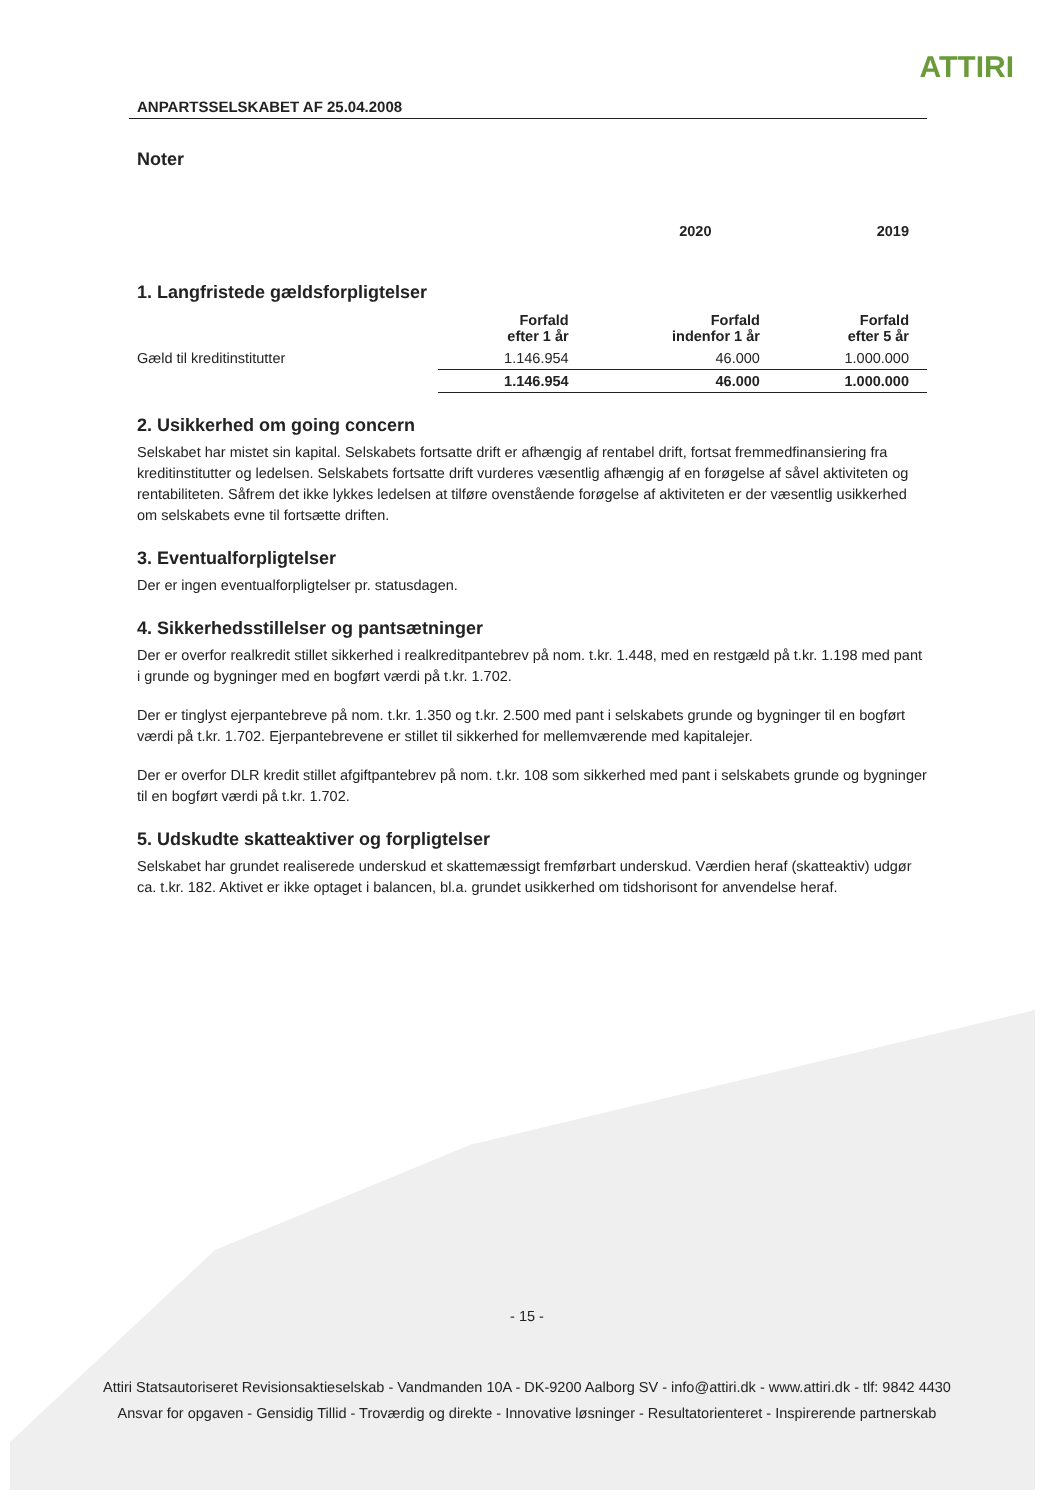ATTIRI
ANPARTSSELSKABET AF 25.04.2008
Noter
| | 2020 | 2019 |
| --- | --- | --- |
1. Langfristede gældsforpligtelser
| | Forfald efter 1 år | Forfald indenfor 1 år | Forfald efter 5 år |
| --- | --- | --- | --- |
| Gæld til kreditinstitutter | 1.146.954 | 46.000 | 1.000.000 |
| | 1.146.954 | 46.000 | 1.000.000 |
2. Usikkerhed om going concern
Selskabet har mistet sin kapital. Selskabets fortsatte drift er afhængig af rentabel drift, fortsat fremmedfinansiering fra kreditinstitutter og ledelsen. Selskabets fortsatte drift vurderes væsentlig afhængig af en forøgelse af såvel aktiviteten og rentabiliteten. Såfrem det ikke lykkes ledelsen at tilføre ovenstående forøgelse af aktiviteten er der væsentlig usikkerhed om selskabets evne til fortsætte driften.
3. Eventualforpligtelser
Der er ingen eventualforpligtelser pr. statusdagen.
4. Sikkerhedsstillelser og pantsætninger
Der er overfor realkredit stillet sikkerhed i realkreditpantebrev på nom. t.kr. 1.448, med en restgæld på t.kr. 1.198 med pant i grunde og bygninger med en bogført værdi på t.kr. 1.702.
Der er tinglyst ejerpantebreve på nom. t.kr. 1.350 og t.kr. 2.500 med pant i selskabets grunde og bygninger til en bogført værdi på t.kr. 1.702. Ejerpantebrevene er stillet til sikkerhed for mellemværende med kapitalejer.
Der er overfor DLR kredit stillet afgiftpantebrev på nom. t.kr. 108 som sikkerhed med pant i selskabets grunde og bygninger til en bogført værdi på t.kr. 1.702.
5. Udskudte skatteaktiver og forpligtelser
Selskabet har grundet realiserede underskud et skattemæssigt fremførbart underskud. Værdien heraf (skatteaktiv) udgør ca. t.kr. 182. Aktivet er ikke optaget i balancen, bl.a. grundet usikkerhed om tidshorisont for anvendelse heraf.
- 15 -
Attiri Statsautoriseret Revisionsaktieselskab - Vandmanden 10A - DK-9200 Aalborg SV - info@attiri.dk - www.attiri.dk - tlf: 9842 4430
Ansvar for opgaven - Gensidig Tillid - Troværdig og direkte - Innovative løsninger - Resultatorienteret - Inspirerende partnerskab